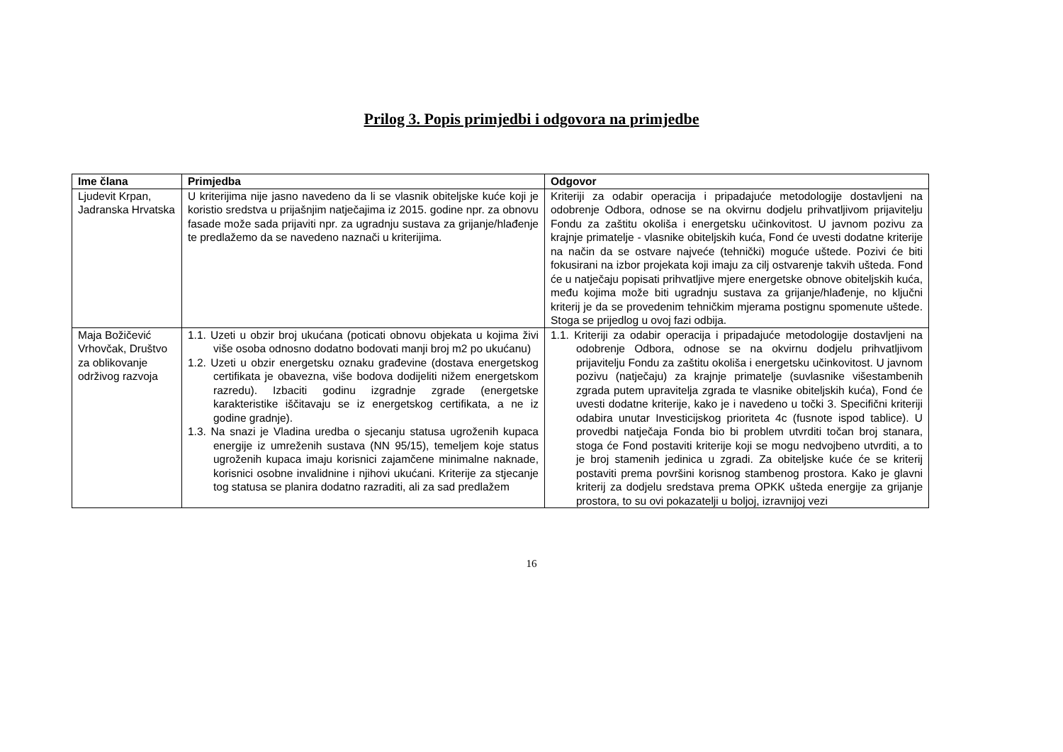Prilog 3. Popis primjedbi i odgovora na primjedbe
| Ime člana | Primjedba | Odgovor |
| --- | --- | --- |
| Ljudevit Krpan, Jadranska Hrvatska | U kriterijima nije jasno navedeno da li se vlasnik obiteljske kuće koji je koristio sredstva u prijašnjim natječajima iz 2015. godine npr. za obnovu fasade može sada prijaviti npr. za ugradnju sustava za grijanje/hlađenje te predlažemo da se navedeno naznači u kriterijima. | Kriteriji za odabir operacija i pripadajuće metodologije dostavljeni na odobrenje Odbora, odnose se na okvirnu dodjelu prihvatljivom prijavitelju Fondu za zaštitu okoliša i energetsku učinkovitost. U javnom pozivu za krajnje primatelje - vlasnike obiteljskih kuća, Fond će uvesti dodatne kriterije na način da se ostvare najveće (tehnički) moguće uštede. Pozivi će biti fokusirani na izbor projekata koji imaju za cilj ostvarenje takvih ušteda. Fond će u natječaju popisati prihvatljive mjere energetske obnove obiteljskih kuća, među kojima može biti ugradnju sustava za grijanje/hlađenje, no ključni kriterij je da se provedenim tehničkim mjerama postignu spomenute uštede. Stoga se prijedlog u ovoj fazi odbija. |
| Maja Božičević Vrhovčak, Društvo za oblikovanje održivog razvoja | 1.1. Uzeti u obzir broj ukućana (poticati obnovu objekata u kojima živi više osoba odnosno dodatno bodovati manji broj m2 po ukućanu) 1.2. Uzeti u obzir energetsku oznaku građevine (dostava energetskog certifikata je obavezna, više bodova dodijeliti nižem energetskom razredu). Izbaciti godinu izgradnje zgrade (energetske karakteristike iščitavaju se iz energetskog certifikata, a ne iz godine gradnje). 1.3. Na snazi je Vladina uredba o sjecanju statusa ugroženih kupaca energije iz umreženih sustava (NN 95/15), temeljem koje status ugroženih kupaca imaju korisnici zajamčene minimalne naknade, korisnici osobne invalidnine i njihovi ukućani. Kriterije za stjecanje tog statusa se planira dodatno razraditi, ali za sad predlažem | 1.1. Kriteriji za odabir operacija i pripadajuće metodologije dostavljeni na odobrenje Odbora, odnose se na okvirnu dodjelu prihvatljivom prijavitelju Fondu za zaštitu okoliša i energetsku učinkovitost. U javnom pozivu (natječaju) za krajnje primatelje (suvlasnike višestambenih zgrada putem upravitelja zgrada te vlasnike obiteljskih kuća), Fond će uvesti dodatne kriterije, kako je i navedeno u točki 3. Specifični kriteriji odabira unutar Investicijskog prioriteta 4c (fusnote ispod tablice). U provedbi natječaja Fonda bio bi problem utvrditi točan broj stanara, stoga će Fond postaviti kriterije koji se mogu nedvojbeno utvrditi, a to je broj stamenih jedinica u zgradi. Za obiteljske kuće će se kriterij postaviti prema površini korisnog stambenog prostora. Kako je glavni kriterij za dodjelu sredstava prema OPKK ušteda energije za grijanje prostora, to su ovi pokazatelji u boljoj, izravnijoj vezi |
16